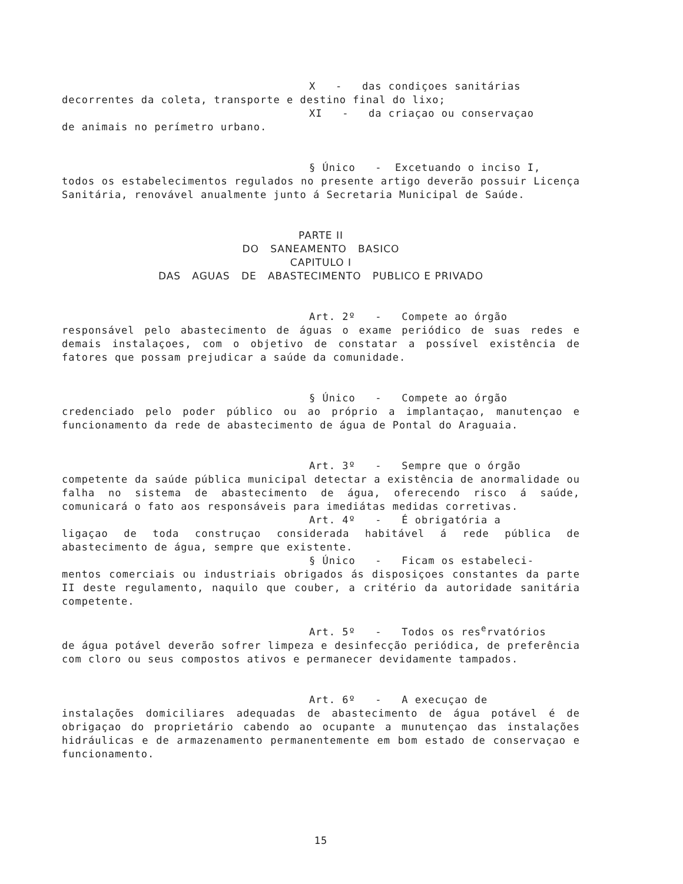X - das condiçoes sanitárias
decorrentes da coleta, transporte e destino final do lixo;
XI - da criaçao ou conservaçao
de animais no perímetro urbano.
§ Único - Excetuando o inciso I,
todos os estabelecimentos regulados no presente artigo deverão possuir Licença Sanitária, renovável anualmente junto á Secretaria Municipal de Saúde.
PARTE II
DO SANEAMENTO BASICO
CAPITULO I
DAS AGUAS DE ABASTECIMENTO PUBLICO E PRIVADO
Art. 2º - Compete ao órgão
responsável pelo abastecimento de águas o exame periódico de suas redes e demais instalaçoes, com o objetivo de constatar a possível existência de fatores que possam prejudicar a saúde da comunidade.
§ Único - Compete ao órgão
credenciado pelo poder público ou ao próprio a implantaçao, manutençao e funcionamento da rede de abastecimento de água de Pontal do Araguaia.
Art. 3º - Sempre que o órgão
competente da saúde pública municipal detectar a existência de anormalidade ou falha no sistema de abastecimento de água, oferecendo risco á saúde, comunicará o fato aos responsáveis para imediátas medidas corretivas.
Art. 4º - É obrigatória a
ligaçao de toda construçao considerada habitável á rede pública de abastecimento de água, sempre que existente.
§ Único - Ficam os estabeleci-
mentos comerciais ou industriais obrigados ás disposiçoes constantes da parte II deste regulamento, naquilo que couber, a critério da autoridade sanitária competente.
Art. 5º - Todos os res<sup>e</sup>rvatórios
de água potável deverão sofrer limpeza e desinfecção periódica, de preferência com cloro ou seus compostos ativos e permanecer devidamente tampados.
Art. 6º - A execuçao de
instalações domiciliares adequadas de abastecimento de água potável é de obrigaçao do proprietário cabendo ao ocupante a munutençao das instalações hidráulicas e de armazenamento permanentemente em bom estado de conservaçao e funcionamento.
15